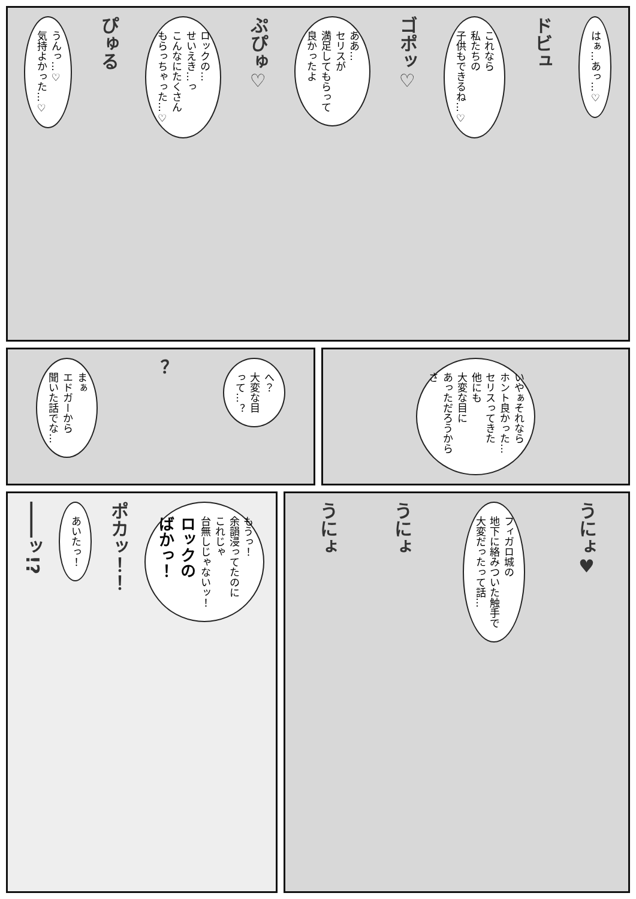はぁ…あっ…♡
ドビュ
これなら
私たちの
子供もできるね…♡
ゴポッ♡
ああ…
セリスが
満足してもらって
良かったよ
ぷぴゅ♡
ロックの…
せいえき…っ
こんなにたくさん
もらっちゃった…♡
ぴゅる
うんっ…♡
気持よかった…♡
いやぁそれなら
ホント良かった…
セリスってきた
他にも
大変な目に
あっただろうからさ
へ？
大変な目
って…？
？
まぁ
エドガーから
聞いた話でな…
うにょ♥
フィガロ城の
地下に絡みついた触手で
大変だったって話…
うにょ
うにょ
もうっ！
余韻浸ってたのに
これじゃ
台無しじゃないッ！
ロックの
ばかっ！
ポカッ！！
あいたっ！
――ッ!?